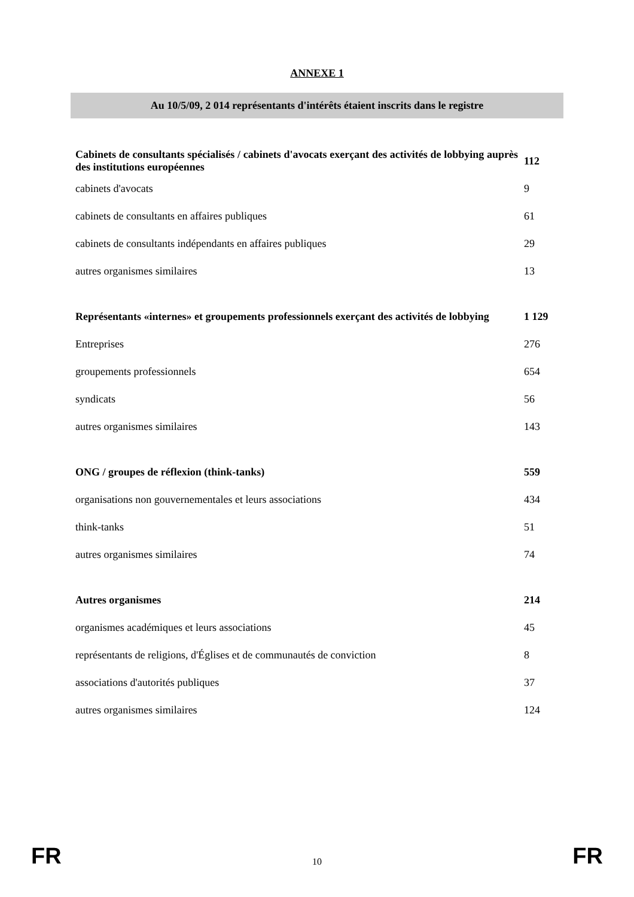ANNEXE 1
Au 10/5/09, 2 014 représentants d'intérêts étaient inscrits dans le registre
| Cabinets de consultants spécialisés / cabinets d'avocats exerçant des activités de lobbying auprès des institutions européennes | 112 |
| cabinets d'avocats | 9 |
| cabinets de consultants en affaires publiques | 61 |
| cabinets de consultants indépendants en affaires publiques | 29 |
| autres organismes similaires | 13 |
| Représentants «internes» et groupements professionnels exerçant des activités de lobbying | 1 129 |
| Entreprises | 276 |
| groupements professionnels | 654 |
| syndicats | 56 |
| autres organismes similaires | 143 |
| ONG / groupes de réflexion (think-tanks) | 559 |
| organisations non gouvernementales et leurs associations | 434 |
| think-tanks | 51 |
| autres organismes similaires | 74 |
| Autres organismes | 214 |
| organismes académiques et leurs associations | 45 |
| représentants de religions, d'Églises et de communautés de conviction | 8 |
| associations d'autorités publiques | 37 |
| autres organismes similaires | 124 |
FR 10 FR